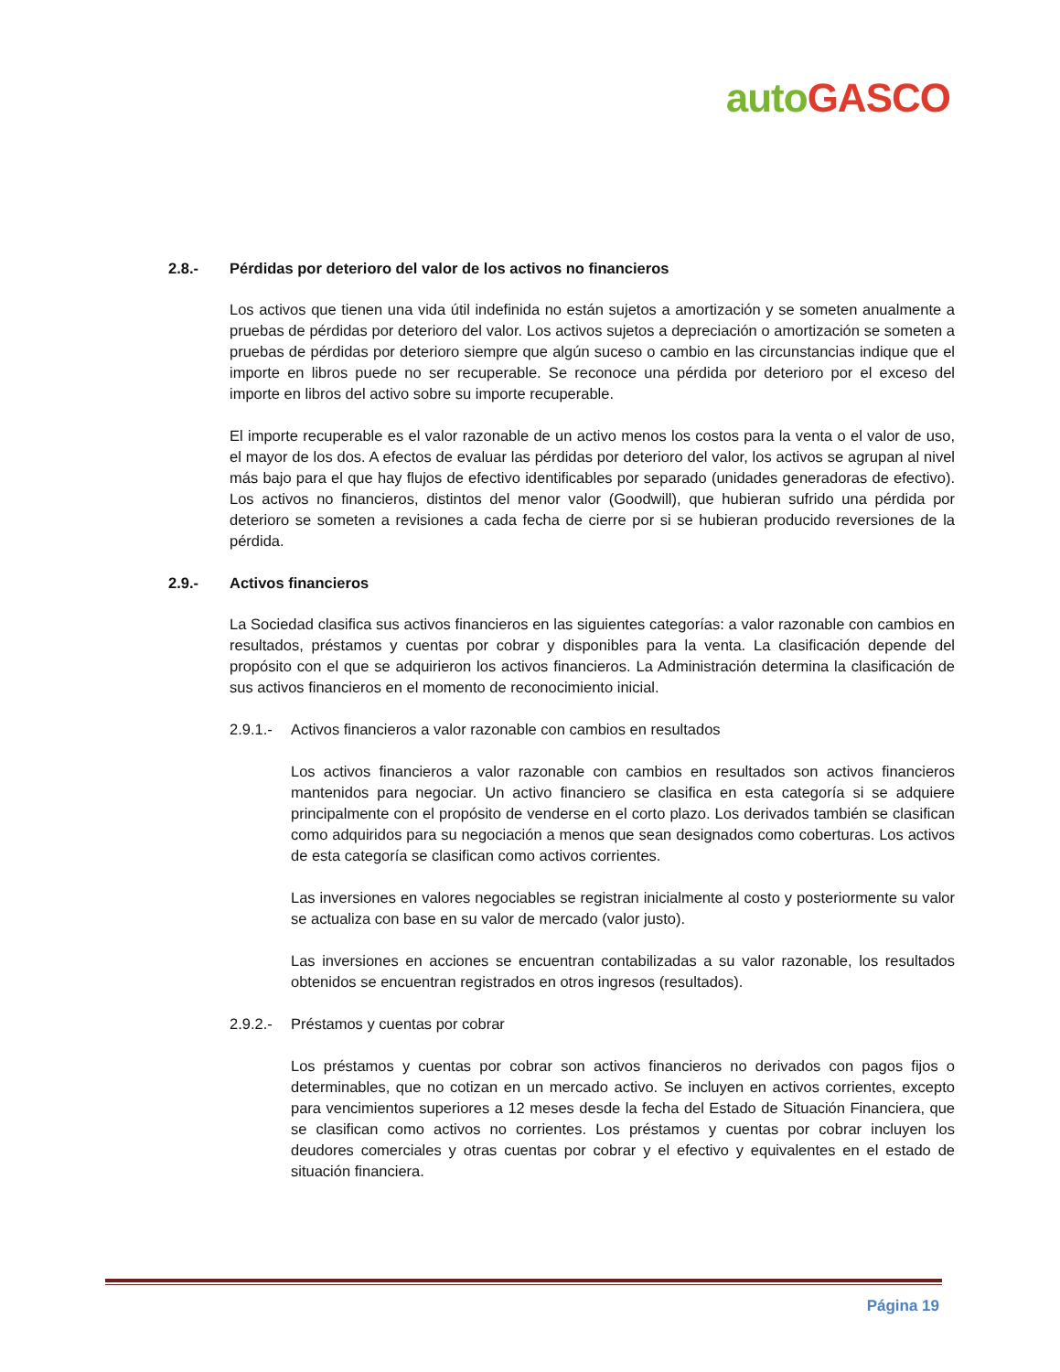auto GASCO
2.8.- Pérdidas por deterioro del valor de los activos no financieros
Los activos que tienen una vida útil indefinida no están sujetos a amortización y se someten anualmente a pruebas de pérdidas por deterioro del valor. Los activos sujetos a depreciación o amortización se someten a pruebas de pérdidas por deterioro siempre que algún suceso o cambio en las circunstancias indique que el importe en libros puede no ser recuperable. Se reconoce una pérdida por deterioro por el exceso del importe en libros del activo sobre su importe recuperable.
El importe recuperable es el valor razonable de un activo menos los costos para la venta o el valor de uso, el mayor de los dos. A efectos de evaluar las pérdidas por deterioro del valor, los activos se agrupan al nivel más bajo para el que hay flujos de efectivo identificables por separado (unidades generadoras de efectivo). Los activos no financieros, distintos del menor valor (Goodwill), que hubieran sufrido una pérdida por deterioro se someten a revisiones a cada fecha de cierre por si se hubieran producido reversiones de la pérdida.
2.9.- Activos financieros
La Sociedad clasifica sus activos financieros en las siguientes categorías: a valor razonable con cambios en resultados, préstamos y cuentas por cobrar y disponibles para la venta. La clasificación depende del propósito con el que se adquirieron los activos financieros. La Administración determina la clasificación de sus activos financieros en el momento de reconocimiento inicial.
2.9.1.- Activos financieros a valor razonable con cambios en resultados
Los activos financieros a valor razonable con cambios en resultados son activos financieros mantenidos para negociar. Un activo financiero se clasifica en esta categoría si se adquiere principalmente con el propósito de venderse en el corto plazo. Los derivados también se clasifican como adquiridos para su negociación a menos que sean designados como coberturas. Los activos de esta categoría se clasifican como activos corrientes.
Las inversiones en valores negociables se registran inicialmente al costo y posteriormente su valor se actualiza con base en su valor de mercado (valor justo).
Las inversiones en acciones se encuentran contabilizadas a su valor razonable, los resultados obtenidos se encuentran registrados en otros ingresos (resultados).
2.9.2.- Préstamos y cuentas por cobrar
Los préstamos y cuentas por cobrar son activos financieros no derivados con pagos fijos o determinables, que no cotizan en un mercado activo. Se incluyen en activos corrientes, excepto para vencimientos superiores a 12 meses desde la fecha del Estado de Situación Financiera, que se clasifican como activos no corrientes. Los préstamos y cuentas por cobrar incluyen los deudores comerciales y otras cuentas por cobrar y el efectivo y equivalentes en el estado de situación financiera.
Página 19